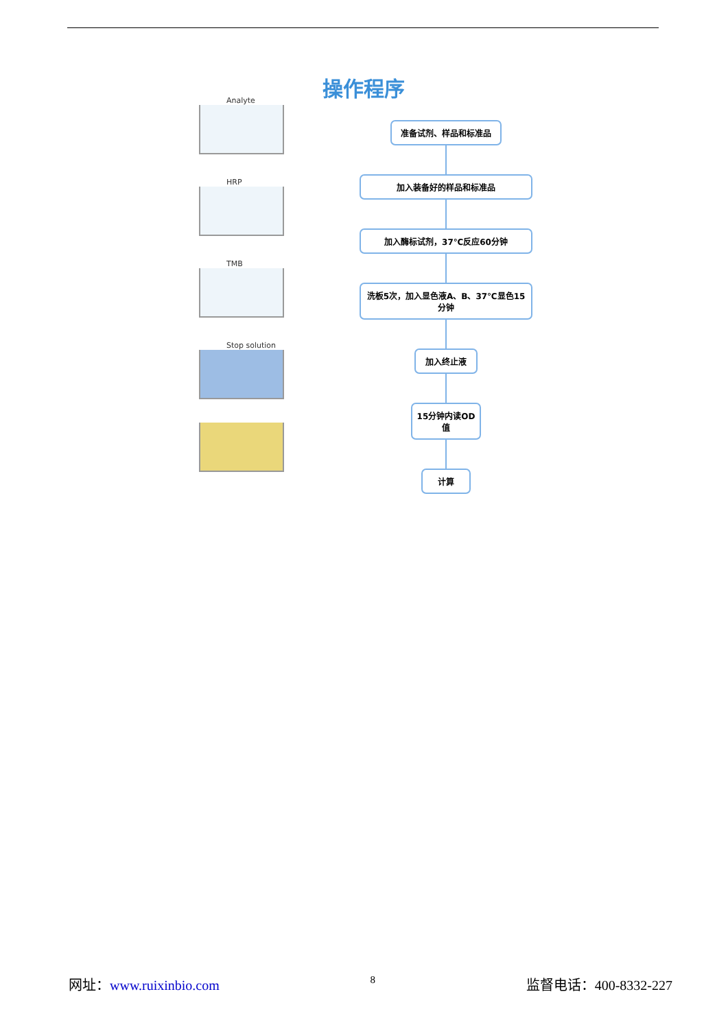操作程序
Analyte
HRP
TMB
Stop solution
准备试剂、样品和标准品
加入装备好的样品和标准品
加入酶标试剂，37℃反应60分钟
洗板5次，加入显色液A、B、37℃显色15分钟
加入终止液
15分钟内读OD值
计算
网址：www.ruixinbio.com 8 监督电话：400-8332-227